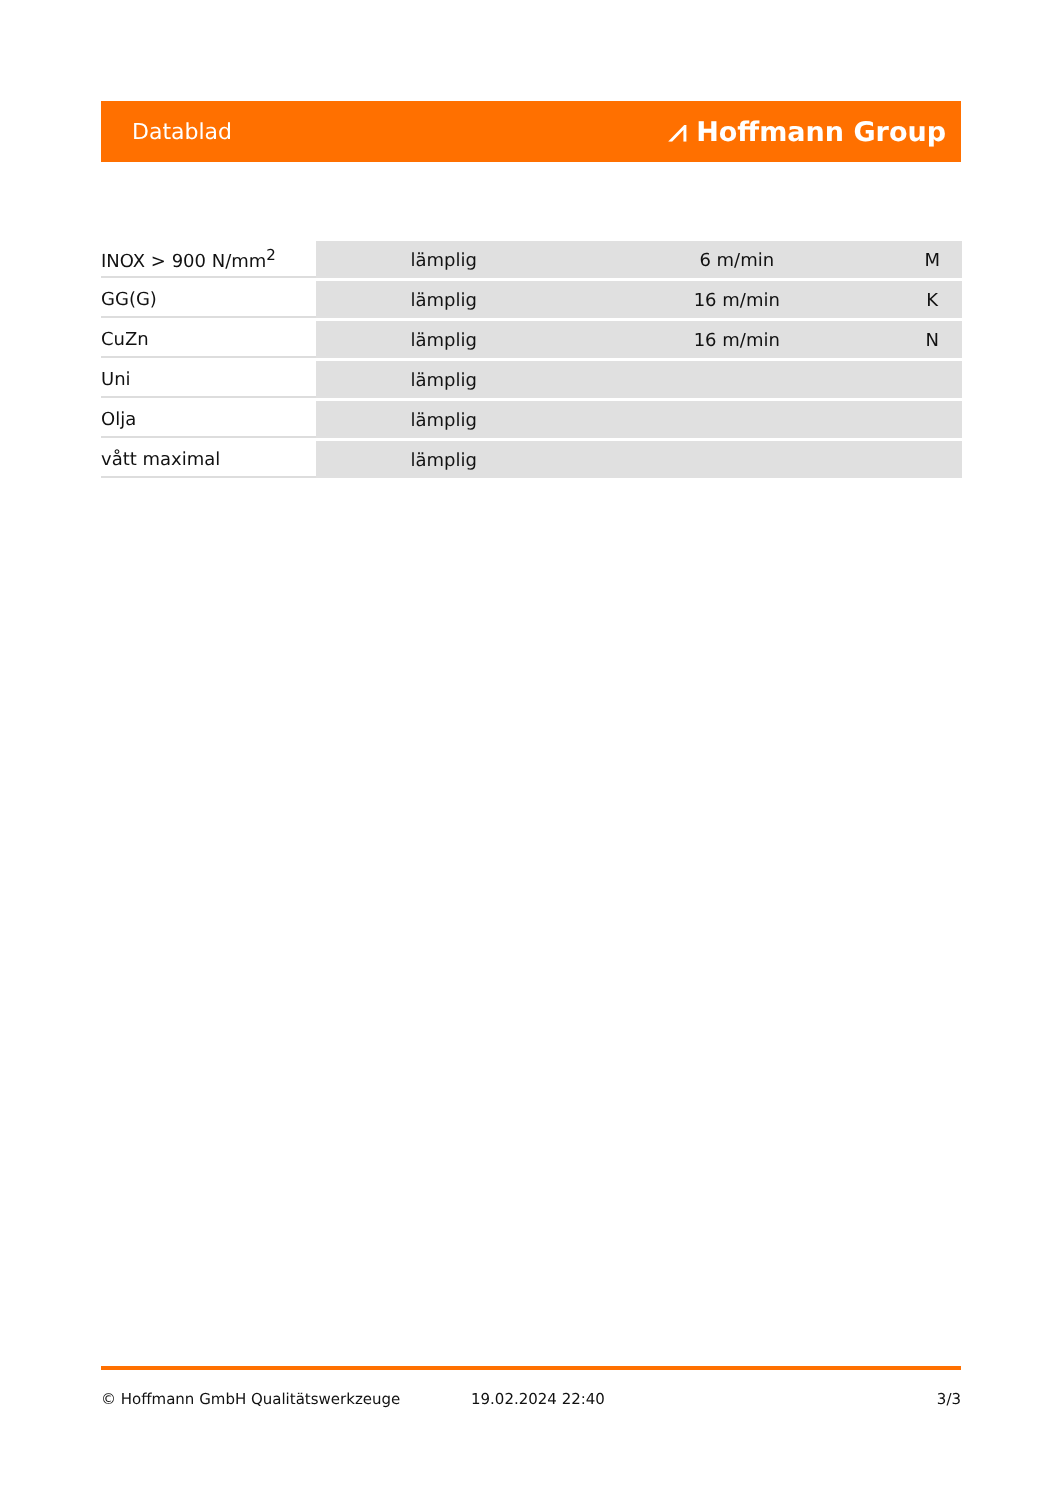Datablad ⩘ Hoffmann Group
| INOX > 900 N/mm<sup>2</sup> | lämplig | 6 m/min | M |
| GG(G) | lämplig | 16 m/min | K |
| CuZn | lämplig | 16 m/min | N |
| Uni | lämplig | | |
| Olja | lämplig | | |
| vått maximal | lämplig | | |
© Hoffmann GmbH Qualitätswerkzeuge 19.02.2024 22:40 3/3